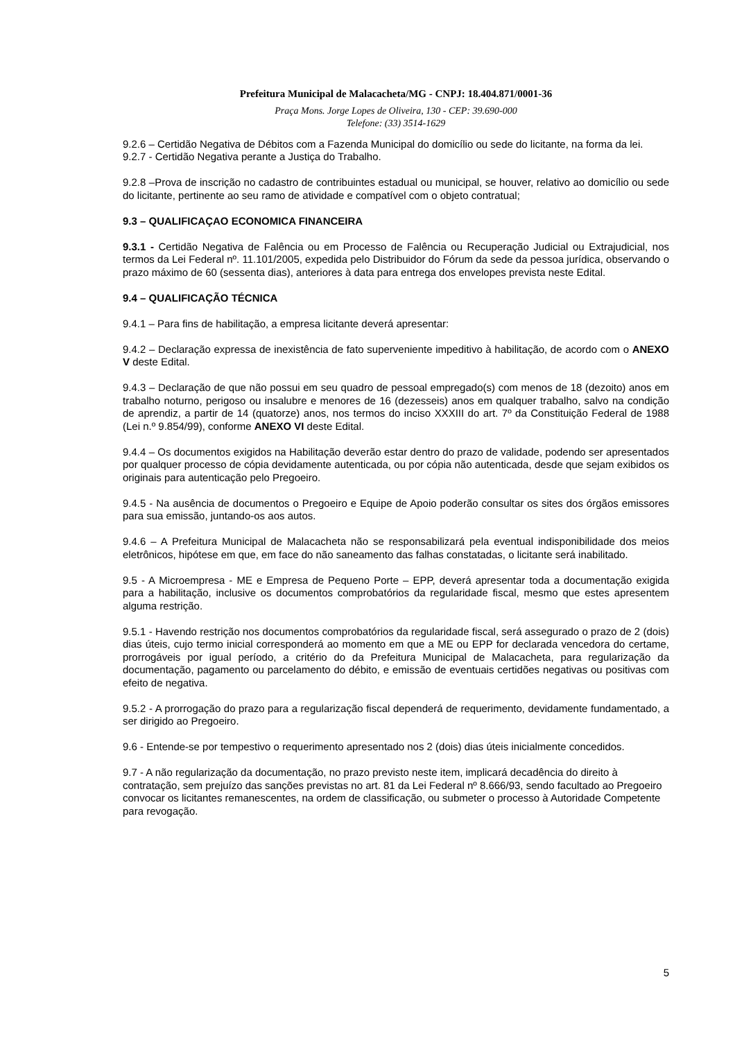Prefeitura Municipal de Malacacheta/MG - CNPJ: 18.404.871/0001-36
Praça Mons. Jorge Lopes de Oliveira, 130 - CEP: 39.690-000
Telefone: (33) 3514-1629
9.2.6 – Certidão Negativa de Débitos com a Fazenda Municipal do domicílio ou sede do licitante, na forma da lei.
9.2.7 - Certidão Negativa perante a Justiça do Trabalho.
9.2.8 –Prova de inscrição no cadastro de contribuintes estadual ou municipal, se houver, relativo ao domicílio ou sede do licitante, pertinente ao seu ramo de atividade e compatível com o objeto contratual;
9.3 – QUALIFICAÇAO ECONOMICA FINANCEIRA
9.3.1 - Certidão Negativa de Falência ou em Processo de Falência ou Recuperação Judicial ou Extrajudicial, nos termos da Lei Federal nº. 11.101/2005, expedida pelo Distribuidor do Fórum da sede da pessoa jurídica, observando o prazo máximo de 60 (sessenta dias), anteriores à data para entrega dos envelopes prevista neste Edital.
9.4 – QUALIFICAÇÃO TÉCNICA
9.4.1 – Para fins de habilitação, a empresa licitante deverá apresentar:
9.4.2 – Declaração expressa de inexistência de fato superveniente impeditivo à habilitação, de acordo com o ANEXO V deste Edital.
9.4.3 – Declaração de que não possui em seu quadro de pessoal empregado(s) com menos de 18 (dezoito) anos em trabalho noturno, perigoso ou insalubre e menores de 16 (dezesseis) anos em qualquer trabalho, salvo na condição de aprendiz, a partir de 14 (quatorze) anos, nos termos do inciso XXXIII do art. 7º da Constituição Federal de 1988 (Lei n.º 9.854/99), conforme ANEXO VI deste Edital.
9.4.4 – Os documentos exigidos na Habilitação deverão estar dentro do prazo de validade, podendo ser apresentados por qualquer processo de cópia devidamente autenticada, ou por cópia não autenticada, desde que sejam exibidos os originais para autenticação pelo Pregoeiro.
9.4.5 - Na ausência de documentos o Pregoeiro e Equipe de Apoio poderão consultar os sites dos órgãos emissores para sua emissão, juntando-os aos autos.
9.4.6 – A Prefeitura Municipal de Malacacheta não se responsabilizará pela eventual indisponibilidade dos meios eletrônicos, hipótese em que, em face do não saneamento das falhas constatadas, o licitante será inabilitado.
9.5 - A Microempresa - ME e Empresa de Pequeno Porte – EPP, deverá apresentar toda a documentação exigida para a habilitação, inclusive os documentos comprobatórios da regularidade fiscal, mesmo que estes apresentem alguma restrição.
9.5.1 - Havendo restrição nos documentos comprobatórios da regularidade fiscal, será assegurado o prazo de 2 (dois) dias úteis, cujo termo inicial corresponderá ao momento em que a ME ou EPP for declarada vencedora do certame, prorrogáveis por igual período, a critério do da Prefeitura Municipal de Malacacheta, para regularização da documentação, pagamento ou parcelamento do débito, e emissão de eventuais certidões negativas ou positivas com efeito de negativa.
9.5.2 - A prorrogação do prazo para a regularização fiscal dependerá de requerimento, devidamente fundamentado, a ser dirigido ao Pregoeiro.
9.6 - Entende-se por tempestivo o requerimento apresentado nos 2 (dois) dias úteis inicialmente concedidos.
9.7 - A não regularização da documentação, no prazo previsto neste item, implicará decadência do direito à contratação, sem prejuízo das sanções previstas no art. 81 da Lei Federal nº 8.666/93, sendo facultado ao Pregoeiro convocar os licitantes remanescentes, na ordem de classificação, ou submeter o processo à Autoridade Competente para revogação.
5